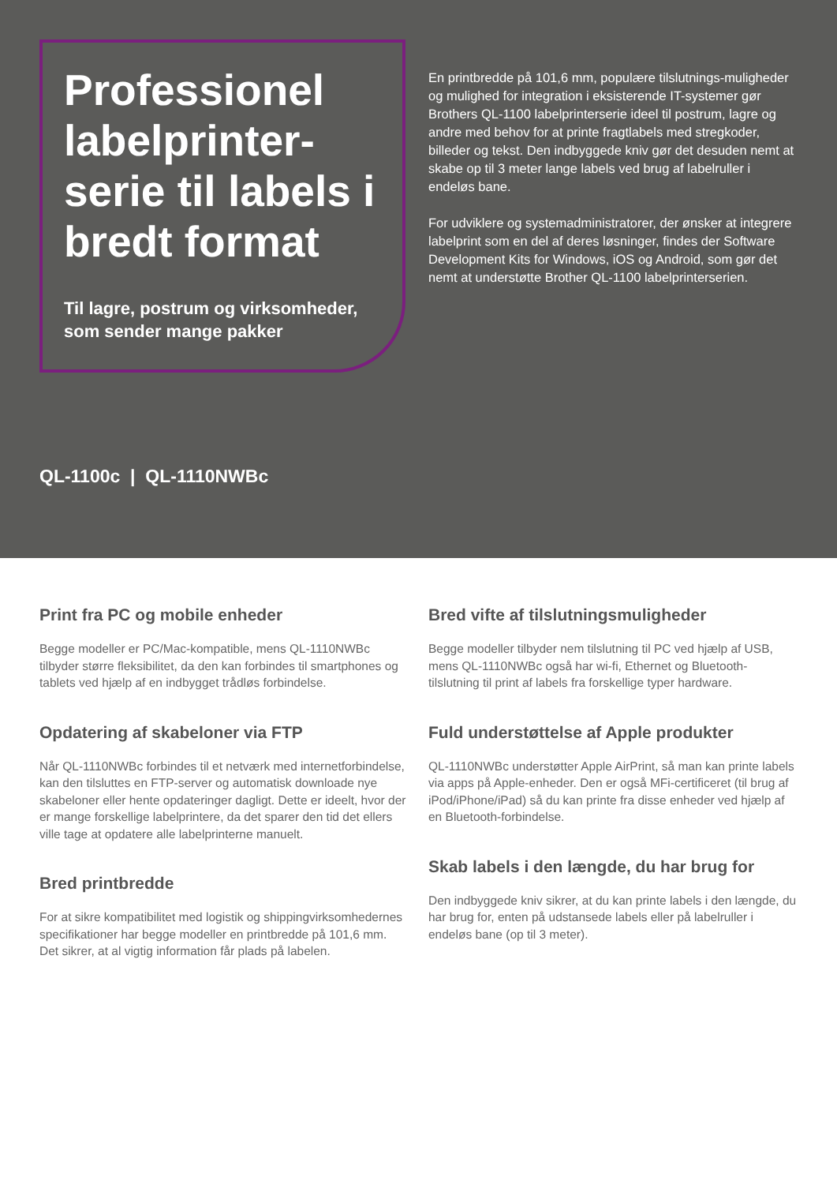Professionel labelprinter-serie til labels i bredt format
Til lagre, postrum og virksomheder, som sender mange pakker
En printbredde på 101,6 mm, populære tilslutnings-muligheder og mulighed for integration i eksisterende IT-systemer gør Brothers QL-1100 labelprinterserie ideel til postrum, lagre og andre med behov for at printe fragtlabels med stregkoder, billeder og tekst. Den indbyggede kniv gør det desuden nemt at skabe op til 3 meter lange labels ved brug af labelruller i endeløs bane.
For udviklere og systemadministratorer, der ønsker at integrere labelprint som en del af deres løsninger, findes der Software Development Kits for Windows, iOS og Android, som gør det nemt at understøtte Brother QL-1100 labelprinterserien.
QL-1100c | QL-1110NWBc
Print fra PC og mobile enheder
Begge modeller er PC/Mac-kompatible, mens QL-1110NWBc tilbyder større fleksibilitet, da den kan forbindes til smartphones og tablets ved hjælp af en indbygget trådløs forbindelse.
Opdatering af skabeloner via FTP
Når QL-1110NWBc forbindes til et netværk med internetforbindelse, kan den tilsluttes en FTP-server og automatisk downloade nye skabeloner eller hente opdateringer dagligt. Dette er ideelt, hvor der er mange forskellige labelprintere, da det sparer den tid det ellers ville tage at opdatere alle labelprinterne manuelt.
Bred printbredde
For at sikre kompatibilitet med logistik og shippingvirksomhedernes specifikationer har begge modeller en printbredde på 101,6 mm. Det sikrer, at al vigtig information får plads på labelen.
Bred vifte af tilslutningsmuligheder
Begge modeller tilbyder nem tilslutning til PC ved hjælp af USB, mens QL-1110NWBc også har wi-fi, Ethernet og Bluetooth-tilslutning til print af labels fra forskellige typer hardware.
Fuld understøttelse af Apple produkter
QL-1110NWBc understøtter Apple AirPrint, så man kan printe labels via apps på Apple-enheder. Den er også MFi-certificeret (til brug af iPod/iPhone/iPad) så du kan printe fra disse enheder ved hjælp af en Bluetooth-forbindelse.
Skab labels i den længde, du har brug for
Den indbyggede kniv sikrer, at du kan printe labels i den længde, du har brug for, enten på udstansede labels eller på labelruller i endeløs bane (op til 3 meter).